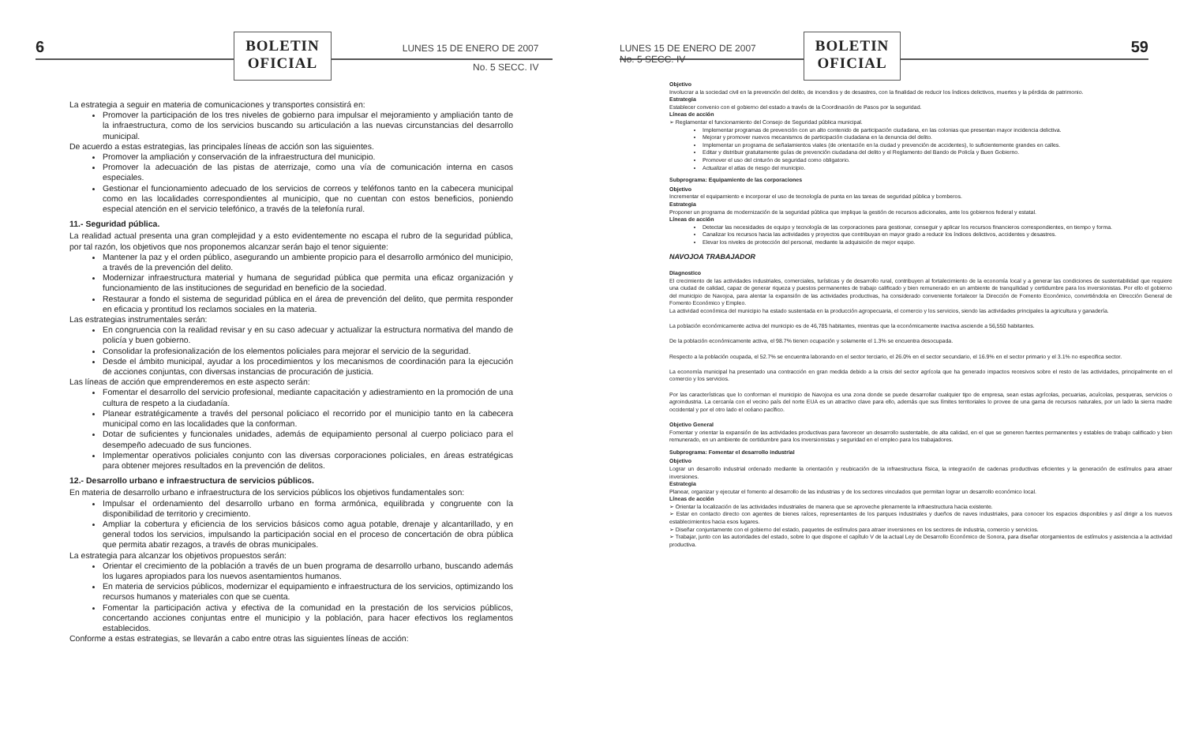6 BOLETIN
OFICIAL LUNES 15 DE ENERO DE 2007
No. 5 SECC. IV
La estrategia a seguir en materia de comunicaciones y transportes consistirá en:
Promover la participación de los tres niveles de gobierno para impulsar el mejoramiento y ampliación tanto de la infraestructura, como de los servicios buscando su articulación a las nuevas circunstancias del desarrollo municipal.
De acuerdo a estas estrategias, las principales líneas de acción son las siguientes.
Promover la ampliación y conservación de la infraestructura del municipio.
Promover la adecuación de las pistas de aterrizaje, como una vía de comunicación interna en casos especiales.
Gestionar el funcionamiento adecuado de los servicios de correos y teléfonos tanto en la cabecera municipal como en las localidades correspondientes al municipio, que no cuentan con estos beneficios, poniendo especial atención en el servicio telefónico, a través de la telefonía rural.
11.- Seguridad pública.
La realidad actual presenta una gran complejidad y a esto evidentemente no escapa el rubro de la seguridad pública, por tal razón, los objetivos que nos proponemos alcanzar serán bajo el tenor siguiente:
Mantener la paz y el orden público, asegurando un ambiente propicio para el desarrollo armónico del municipio, a través de la prevención del delito.
Modernizar infraestructura material y humana de seguridad pública que permita una eficaz organización y funcionamiento de las instituciones de seguridad en beneficio de la sociedad.
Restaurar a fondo el sistema de seguridad pública en el área de prevención del delito, que permita responder en eficacia y prontitud los reclamos sociales en la materia.
Las estrategias instrumentales serán:
En congruencia con la realidad revisar y en su caso adecuar y actualizar la estructura normativa del mando de policía y buen gobierno.
Consolidar la profesionalización de los elementos policiales para mejorar el servicio de la seguridad.
Desde el ámbito municipal, ayudar a los procedimientos y los mecanismos de coordinación para la ejecución de acciones conjuntas, con diversas instancias de procuración de justicia.
Las líneas de acción que emprenderemos en este aspecto serán:
Fomentar el desarrollo del servicio profesional, mediante capacitación y adiestramiento en la promoción de una cultura de respeto a la ciudadanía.
Planear estratégicamente a través del personal policiaco el recorrido por el municipio tanto en la cabecera municipal como en las localidades que la conforman.
Dotar de suficientes y funcionales unidades, además de equipamiento personal al cuerpo policiaco para el desempeño adecuado de sus funciones.
Implementar operativos policiales conjunto con las diversas corporaciones policiales, en áreas estratégicas para obtener mejores resultados en la prevención de delitos.
12.- Desarrollo urbano e infraestructura de servicios públicos.
En materia de desarrollo urbano e infraestructura de los servicios públicos los objetivos fundamentales son:
Impulsar el ordenamiento del desarrollo urbano en forma armónica, equilibrada y congruente con la disponibilidad de territorio y crecimiento.
Ampliar la cobertura y eficiencia de los servicios básicos como agua potable, drenaje y alcantarillado, y en general todos los servicios, impulsando la participación social en el proceso de concertación de obra pública que permita abatir rezagos, a través de obras municipales.
La estrategia para alcanzar los objetivos propuestos serán:
Orientar el crecimiento de la población a través de un buen programa de desarrollo urbano, buscando además los lugares apropiados para los nuevos asentamientos humanos.
En materia de servicios públicos, modernizar el equipamiento e infraestructura de los servicios, optimizando los recursos humanos y materiales con que se cuenta.
Fomentar la participación activa y efectiva de la comunidad en la prestación de los servicios públicos, concertando acciones conjuntas entre el municipio y la población, para hacer efectivos los reglamentos establecidos.
Conforme a estas estrategias, se llevarán a cabo entre otras las siguientes líneas de acción:
LUNES 15 DE ENERO DE 2007
No. 5 SECC. IV BOLETIN
OFICIAL 59
Objetivo
Involucrar a la sociedad civil en la prevención del delito, de incendios y de desastres, con la finalidad de reducir los índices delictivos, muertes y la pérdida de patrimonio.
Estrategia
Establecer convenio con el gobierno del estado a través de la Coordinación de Pasos por la seguridad.
Líneas de acción
➢ Reglamentar el funcionamiento del Consejo de Seguridad pública municipal.
Implementar programas de prevención con un alto contenido de participación ciudadana, en las colonias que presentan mayor incidencia delictiva.
Mejorar y promover nuevos mecanismos de participación ciudadana en la denuncia del delito.
Implementar un programa de señalamientos viales (de orientación en la ciudad y prevención de accidentes), lo suficientemente grandes en calles.
Editar y distribuir gratuitamente guías de prevención ciudadana del delito y el Reglamento del Bando de Policía y Buen Gobierno.
Promover el uso del cinturón de seguridad como obligatorio.
Actualizar el atlas de riesgo del municipio.
Subprograma: Equipamiento de las corporaciones
Objetivo
Incrementar el equipamiento e incorporar el uso de tecnología de punta en las tareas de seguridad pública y bomberos.
Estrategia
Proponer un programa de modernización de la seguridad pública que implique la gestión de recursos adicionales, ante los gobiernos federal y estatal.
Líneas de acción
Detectar las necesidades de equipo y tecnología de las corporaciones para gestionar, conseguir y aplicar los recursos financieros correspondientes, en tiempo y forma.
Canalizar los recursos hacia las actividades y proyectos que contribuyan en mayor grado a reducir los índices delictivos, accidentes y desastres.
Elevar los niveles de protección del personal, mediante la adquisición de mejor equipo.
NAVOJOA TRABAJADOR
Diagnostico
El crecimiento de las actividades industriales, comerciales, turísticas y de desarrollo rural, contribuyen al fortalecimiento de la economía local y a generar las condiciones de sustentabilidad que requiere una ciudad de calidad, capaz de generar riqueza y puestos permanentes de trabajo calificado y bien remunerado en un ambiente de tranquilidad y certidumbre para los inversionistas. Por ello el gobierno del municipio de Navojoa, para alentar la expansión de las actividades productivas, ha considerado conveniente fortalecer la Dirección de Fomento Económico, convirtiéndola en Dirección General de Fomento Económico y Empleo.
La actividad económica del municipio ha estado sustentada en la producción agropecuaria, el comercio y los servicios, siendo las actividades principales la agricultura y ganadería.
La población económicamente activa del municipio es de 46,785 habitantes, mientras que la económicamente inactiva asciende a 56,550 habitantes.
De la población económicamente activa, el 98.7% tienen ocupación y solamente el 1.3% se encuentra desocupada.
Respecto a la población ocupada, el 52.7% se encuentra laborando en el sector terciario, el 26.0% en el sector secundario, el 16.9% en el sector primario y el 3.1% no especifica sector.
La economía municipal ha presentado una contracción en gran medida debido a la crisis del sector agrícola que ha generado impactos recesivos sobre el resto de las actividades, principalmente en el comercio y los servicios.
Por las características que lo conforman el municipio de Navojoa es una zona donde se puede desarrollar cualquier tipo de empresa, sean estas agrícolas, pecuarias, acuícolas, pesqueras, servicios o agroindustria. La cercanía con el vecino país del norte EUA es un atractivo clave para ello, además que sus límites territoriales lo provee de una gama de recursos naturales, por un lado la sierra madre occidental y por el otro lado el océano pacífico.
Objetivo General
Fomentar y orientar la expansión de las actividades productivas para favorecer un desarrollo sustentable, de alta calidad, en el que se generen fuentes permanentes y estables de trabajo calificado y bien remunerado, en un ambiente de certidumbre para los inversionistas y seguridad en el empleo para los trabajadores.
Subprograma: Fomentar el desarrollo industrial
Objetivo
Lograr un desarrollo industrial ordenado mediante la orientación y reubicación de la infraestructura física, la integración de cadenas productivas eficientes y la generación de estímulos para atraer inversiones.
Estrategia
Planear, organizar y ejecutar el fomento al desarrollo de las industrias y de los sectores vinculados que permitan lograr un desarrollo económico local.
Líneas de acción
➢ Orientar la localización de las actividades industriales de manera que se aproveche plenamente la infraestructura hacia existente.
➢ Estar en contacto directo con agentes de bienes raíces, representantes de los parques industriales y dueños de naves industriales, para conocer los espacios disponibles y así dirigir a los nuevos establecimientos hacia esos lugares.
➢ Diseñar conjuntamente con el gobierno del estado, paquetes de estímulos para atraer inversiones en los sectores de industria, comercio y servicios.
➢ Trabajar, junto con las autoridades del estado, sobre lo que dispone el capítulo V de la actual Ley de Desarrollo Económico de Sonora, para diseñar otorgamientos de estímulos y asistencia a la actividad productiva.